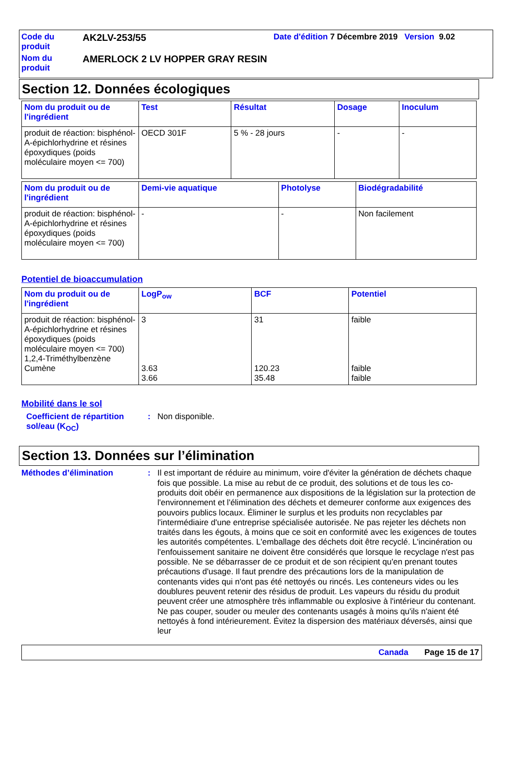Code du produit
AK2LV-253/55
Date d'édition 7 Décembre 2019 Version 9.02
Nom du produit
AMERLOCK 2 LV HOPPER GRAY RESIN
Section 12. Données écologiques
| Nom du produit ou de l'ingrédient | Test | Résultat | Dosage | Inoculum |
| --- | --- | --- | --- | --- |
| produit de réaction: bisphénol-A-épichlorhydrine et résines époxydiques (poids moléculaire moyen <= 700) | OECD 301F | 5 % - 28 jours | - | - |
| Nom du produit ou de l'ingrédient | Demi-vie aquatique | Photolyse | Biodégradabilité |
| --- | --- | --- | --- |
| produit de réaction: bisphénol-A-épichlorhydrine et résines époxydiques (poids moléculaire moyen <= 700) | - | - | Non facilement |
Potentiel de bioaccumulation
| Nom du produit ou de l'ingrédient | LogP<sub>ow</sub> | BCF | Potentiel |
| --- | --- | --- | --- |
| produit de réaction: bisphénol-A-épichlorhydrine et résines époxydiques (poids moléculaire moyen <= 700) 1,2,4-Triméthylbenzène Cumène | 3 3.63 3.66 | 31 120.23 35.48 | faible faible faible |
Mobilité dans le sol
Coefficient de répartition sol/eau (K<sub>OC</sub>)
:
Non disponible.
Section 13. Données sur l’élimination
Méthodes d’élimination :
Il est important de réduire au minimum, voire d'éviter la génération de déchets chaque fois que possible. La mise au rebut de ce produit, des solutions et de tous les co-produits doit obéir en permanence aux dispositions de la législation sur la protection de l'environnement et l'élimination des déchets et demeurer conforme aux exigences des pouvoirs publics locaux. Éliminer le surplus et les produits non recyclables par l'intermédiaire d'une entreprise spécialisée autorisée. Ne pas rejeter les déchets non traités dans les égouts, à moins que ce soit en conformité avec les exigences de toutes les autorités compétentes. L'emballage des déchets doit être recyclé. L'incinération ou l'enfouissement sanitaire ne doivent être considérés que lorsque le recyclage n'est pas possible. Ne se débarrasser de ce produit et de son récipient qu'en prenant toutes précautions d'usage. Il faut prendre des précautions lors de la manipulation de contenants vides qui n'ont pas été nettoyés ou rincés. Les conteneurs vides ou les doublures peuvent retenir des résidus de produit. Les vapeurs du résidu du produit peuvent créer une atmosphère très inflammable ou explosive à l'intérieur du contenant. Ne pas couper, souder ou meuler des contenants usagés à moins qu'ils n'aient été nettoyés à fond intérieurement. Évitez la dispersion des matériaux déversés, ainsi que leur
Canada Page 15 de 17